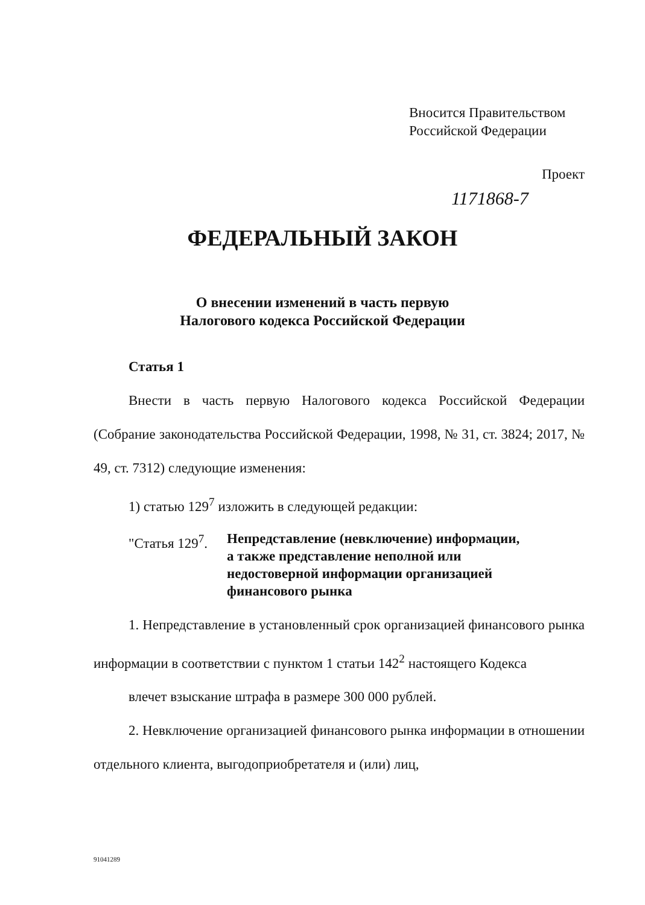Вносится Правительством
Российской Федерации
Проект
1171868-7
ФЕДЕРАЛЬНЫЙ ЗАКОН
О внесении изменений в часть первую
Налогового кодекса Российской Федерации
Статья 1
Внести в часть первую Налогового кодекса Российской Федерации (Собрание законодательства Российской Федерации, 1998, № 31, ст. 3824; 2017, № 49, ст. 7312) следующие изменения:
1) статью 129<sup>7</sup> изложить в следующей редакции:
"Статья 129<sup>7</sup>. Непредставление (невключение) информации,
а также представление неполной или
недостоверной информации организацией
финансового рынка
1. Непредставление в установленный срок организацией финансового рынка информации в соответствии с пунктом 1 статьи 142<sup>2</sup> настоящего Кодекса
влечет взыскание штрафа в размере 300 000 рублей.
2. Невключение организацией финансового рынка информации в отношении отдельного клиента, выгодоприобретателя и (или) лиц,
91041289